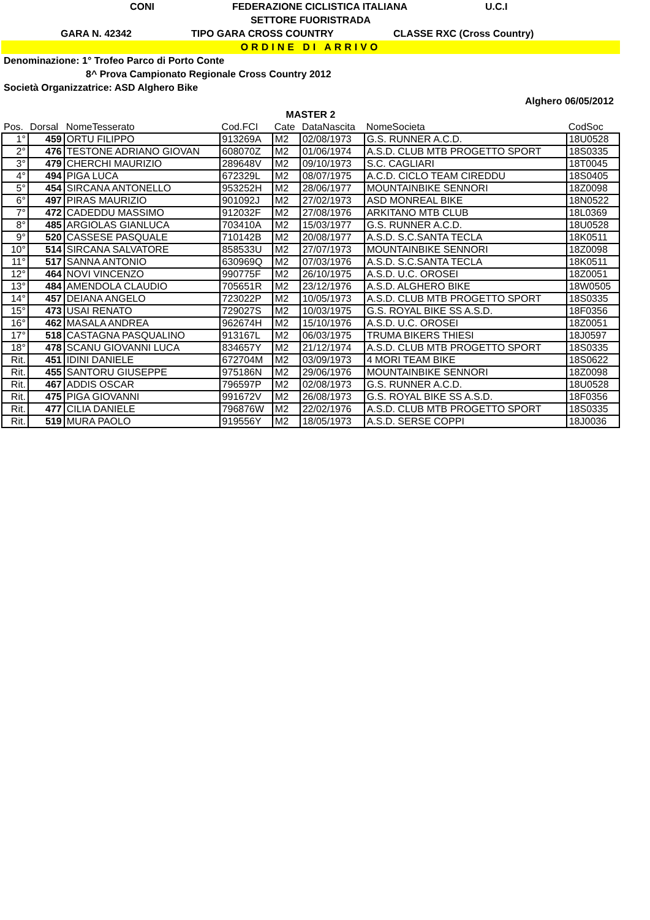CONI FEDERAZIONE CICLISTICA ITALIANA U.C.I
SETTORE FUORISTRADA
GARA N. 42342 TIPO GARA CROSS COUNTRY CLASSE RXC (Cross Country)
ORDINE DI ARRIVO
Denominazione: 1° Trofeo Parco di Porto Conte
8^ Prova Campionato Regionale Cross Country 2012
Società Organizzatrice: ASD Alghero Bike
Alghero 06/05/2012
MASTER 2
| Pos. | Dorsal | NomeTesserato | Cod.FCI | Cate | DataNascita | NomeSocieta | CodSoc |
| --- | --- | --- | --- | --- | --- | --- | --- |
| 1° | 459 | ORTU FILIPPO | 913269A | M2 | 02/08/1973 | G.S. RUNNER A.C.D. | 18U0528 |
| 2° | 476 | TESTONE ADRIANO GIOVAN | 608070Z | M2 | 01/06/1974 | A.S.D. CLUB MTB PROGETTO SPORT | 18S0335 |
| 3° | 479 | CHERCHI MAURIZIO | 289648V | M2 | 09/10/1973 | S.C. CAGLIARI | 18T0045 |
| 4° | 494 | PIGA LUCA | 672329L | M2 | 08/07/1975 | A.C.D. CICLO TEAM CIREDDU | 18S0405 |
| 5° | 454 | SIRCANA ANTONELLO | 953252H | M2 | 28/06/1977 | MOUNTAINBIKE SENNORI | 18Z0098 |
| 6° | 497 | PIRAS MAURIZIO | 901092J | M2 | 27/02/1973 | ASD MONREAL BIKE | 18N0522 |
| 7° | 472 | CADEDDU MASSIMO | 912032F | M2 | 27/08/1976 | ARKITANO MTB CLUB | 18L0369 |
| 8° | 485 | ARGIOLAS GIANLUCA | 703410A | M2 | 15/03/1977 | G.S. RUNNER A.C.D. | 18U0528 |
| 9° | 520 | CASSESE PASQUALE | 710142B | M2 | 20/08/1977 | A.S.D. S.C.SANTA TECLA | 18K0511 |
| 10° | 514 | SIRCANA SALVATORE | 858533U | M2 | 27/07/1973 | MOUNTAINBIKE SENNORI | 18Z0098 |
| 11° | 517 | SANNA ANTONIO | 630969Q | M2 | 07/03/1976 | A.S.D. S.C.SANTA TECLA | 18K0511 |
| 12° | 464 | NOVI VINCENZO | 990775F | M2 | 26/10/1975 | A.S.D. U.C. OROSEI | 18Z0051 |
| 13° | 484 | AMENDOLA CLAUDIO | 705651R | M2 | 23/12/1976 | A.S.D. ALGHERO BIKE | 18W0505 |
| 14° | 457 | DEIANA ANGELO | 723022P | M2 | 10/05/1973 | A.S.D. CLUB MTB PROGETTO SPORT | 18S0335 |
| 15° | 473 | USAI RENATO | 729027S | M2 | 10/03/1975 | G.S. ROYAL BIKE SS A.S.D. | 18F0356 |
| 16° | 462 | MASALA ANDREA | 962674H | M2 | 15/10/1976 | A.S.D. U.C. OROSEI | 18Z0051 |
| 17° | 518 | CASTAGNA PASQUALINO | 913167L | M2 | 06/03/1975 | TRUMA BIKERS THIESI | 18J0597 |
| 18° | 478 | SCANU GIOVANNI LUCA | 834657Y | M2 | 21/12/1974 | A.S.D. CLUB MTB PROGETTO SPORT | 18S0335 |
| Rit. | 451 | IDINI DANIELE | 672704M | M2 | 03/09/1973 | 4 MORI TEAM BIKE | 18S0622 |
| Rit. | 455 | SANTORU GIUSEPPE | 975186N | M2 | 29/06/1976 | MOUNTAINBIKE SENNORI | 18Z0098 |
| Rit. | 467 | ADDIS OSCAR | 796597P | M2 | 02/08/1973 | G.S. RUNNER A.C.D. | 18U0528 |
| Rit. | 475 | PIGA GIOVANNI | 991672V | M2 | 26/08/1973 | G.S. ROYAL BIKE SS A.S.D. | 18F0356 |
| Rit. | 477 | CILIA DANIELE | 796876W | M2 | 22/02/1976 | A.S.D. CLUB MTB PROGETTO SPORT | 18S0335 |
| Rit. | 519 | MURA PAOLO | 919556Y | M2 | 18/05/1973 | A.S.D. SERSE COPPI | 18J0036 |